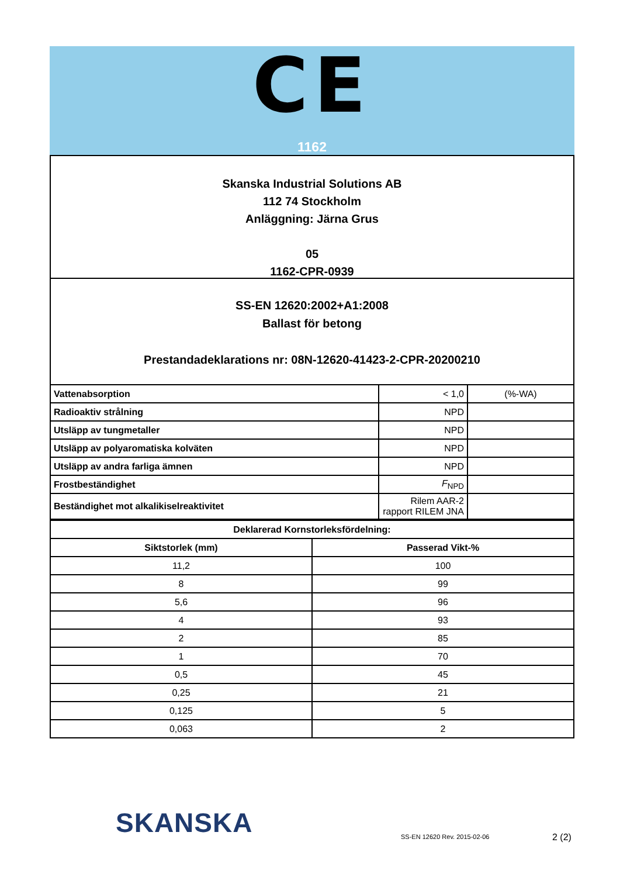CE
1162
Skanska Industrial Solutions AB
112 74 Stockholm
Anläggning: Järna Grus
05
1162-CPR-0939
SS-EN 12620:2002+A1:2008
Ballast för betong
Prestandadeklarations nr: 08N-12620-41423-2-CPR-20200210
| Vattenabsorption | < 1,0 | (%-WA) |
| Radioaktiv strålning | NPD | |
| Utsläpp av tungmetaller | NPD | |
| Utsläpp av polyaromatiska kolväten | NPD | |
| Utsläpp av andra farliga ämnen | NPD | |
| Frostbeständighet | F<sub>NPD</sub> | |
| Beständighet mot alkalikiselreaktivitet | Rilem AAR-2 rapport RILEM JNA | |
| Deklarerad Kornstorleksfördelning: | |
| --- | --- |
| Siktstorlek (mm) | Passerad Vikt-% |
| 11,2 | 100 |
| 8 | 99 |
| 5,6 | 96 |
| 4 | 93 |
| 2 | 85 |
| 1 | 70 |
| 0,5 | 45 |
| 0,25 | 21 |
| 0,125 | 5 |
| 0,063 | 2 |
SKANSKA SS-EN 12620 Rev. 2015-02-06 2 (2)